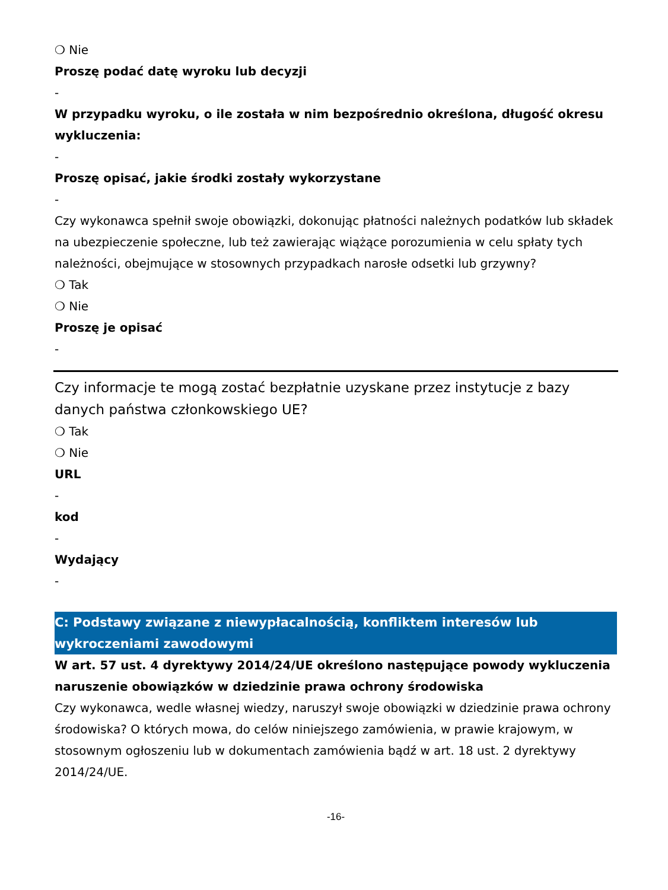❍ Nie
Proszę podać datę wyroku lub decyzji
-
W przypadku wyroku, o ile została w nim bezpośrednio określona, długość okresu wykluczenia:
-
Proszę opisać, jakie środki zostały wykorzystane
-
Czy wykonawca spełnił swoje obowiązki, dokonując płatności należnych podatków lub składek na ubezpieczenie społeczne, lub też zawierając wiążące porozumienia w celu spłaty tych należności, obejmujące w stosownych przypadkach narosłe odsetki lub grzywny?
❍ Tak
❍ Nie
Proszę je opisać
-
Czy informacje te mogą zostać bezpłatnie uzyskane przez instytucje z bazy danych państwa członkowskiego UE?
❍ Tak
❍ Nie
URL
-
kod
-
Wydający
-
C: Podstawy związane z niewypłacalnością, konfliktem interesów lub wykroczeniami zawodowymi
W art. 57 ust. 4 dyrektywy 2014/24/UE określono następujące powody wykluczenia
naruszenie obowiązków w dziedzinie prawa ochrony środowiska
Czy wykonawca, wedle własnej wiedzy, naruszył swoje obowiązki w dziedzinie prawa ochrony środowiska? O których mowa, do celów niniejszego zamówienia, w prawie krajowym, w stosownym ogłoszeniu lub w dokumentach zamówienia bądź w art. 18 ust. 2 dyrektywy 2014/24/UE.
-16-